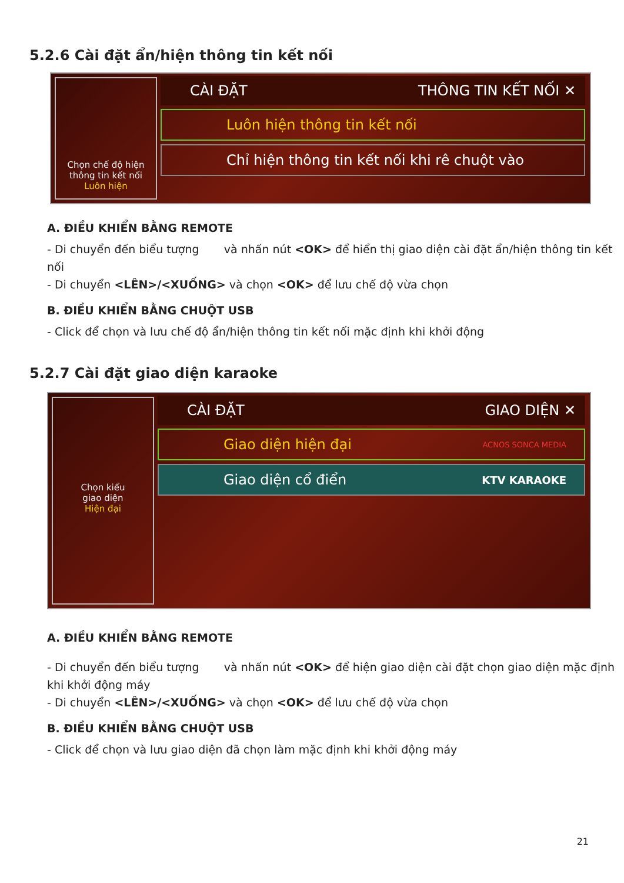5.2.6 Cài đặt ẩn/hiện thông tin kết nối
Chọn chế độ hiện thông tin kết nối
Luôn hiện
CÀI ĐẶT THÔNG TIN KẾT NỐI ✕
Luôn hiện thông tin kết nối
Chỉ hiện thông tin kết nối khi rê chuột vào
A. ĐIỀU KHIỂN BẰNG REMOTE
- Di chuyển đến biểu tượng và nhấn nút <OK> để hiển thị giao diện cài đặt ẩn/hiện thông tin kết nối
- Di chuyển <LÊN>/<XUỐNG> và chọn <OK> để lưu chế độ vừa chọn
B. ĐIỀU KHIỂN BẰNG CHUỘT USB
- Click để chọn và lưu chế độ ẩn/hiện thông tin kết nối mặc định khi khởi động
5.2.7 Cài đặt giao diện karaoke
Chọn kiểu
giao diện
Hiện đại
CÀI ĐẶT GIAO DIỆN ✕
Giao diện hiện đại ACNOS SONCA MEDIA
Giao diện cổ điển KTV KARAOKE
A. ĐIỀU KHIỂN BẰNG REMOTE
- Di chuyển đến biểu tượng và nhấn nút <OK> để hiện giao diện cài đặt chọn giao diện mặc định khi khởi động máy
- Di chuyển <LÊN>/<XUỐNG> và chọn <OK> để lưu chế độ vừa chọn
B. ĐIỀU KHIỂN BẰNG CHUỘT USB
- Click để chọn và lưu giao diện đã chọn làm mặc định khi khởi động máy
21